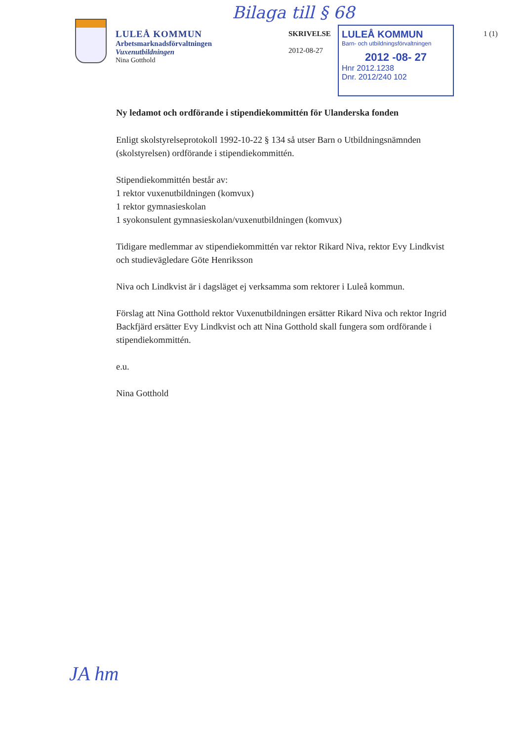Bilaga till § 68
LULEÅ KOMMUN
Arbetsmarknadsförvaltningen
Vuxenutbildningen
Nina Gotthold
SKRIVELSE
2012-08-27
LULEÅ KOMMUN
Barn- och utbildningsförvaltningen
2012 -08- 27
Hnr 2012.1238
Dnr. 2012/240 102
1 (1)
Ny ledamot och ordförande i stipendiekommittén för Ulanderska fonden
Enligt skolstyrelseprotokoll 1992-10-22 § 134 så utser Barn o Utbildningsnämnden (skolstyrelsen) ordförande i stipendiekommittén.
Stipendiekommittén består av:
1 rektor vuxenutbildningen (komvux)
1 rektor gymnasieskolan
1 syokonsulent gymnasieskolan/vuxenutbildningen (komvux)
Tidigare medlemmar av stipendiekommittén var rektor Rikard Niva, rektor Evy Lindkvist och studievägledare Göte Henriksson
Niva och Lindkvist är i dagsläget ej verksamma som rektorer i Luleå kommun.
Förslag att Nina Gotthold rektor Vuxenutbildningen ersätter Rikard Niva och rektor Ingrid Backfjärd ersätter Evy Lindkvist och att Nina Gotthold skall fungera som ordförande i stipendiekommittén.
e.u.
Nina Gotthold
JA hm